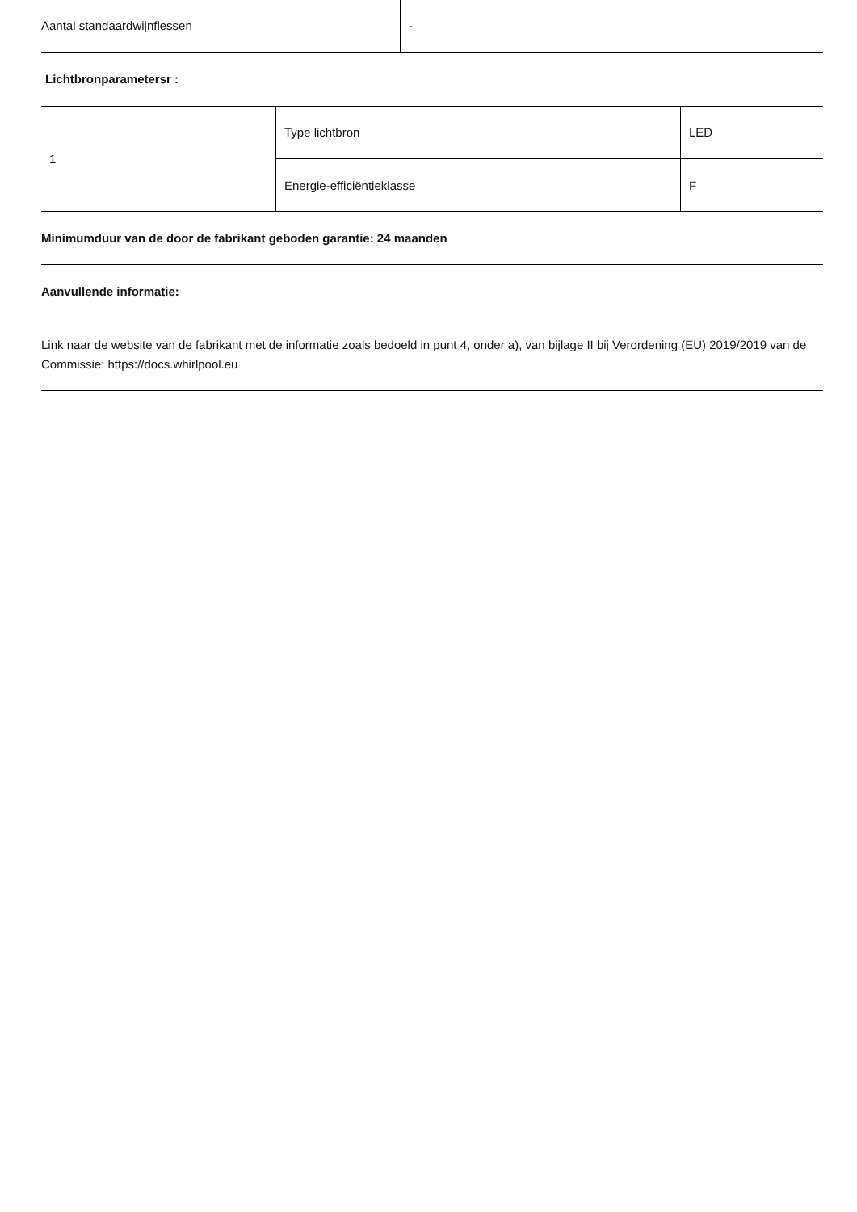| Aantal standaardwijnflessen | - |
Lichtbronparametersr :
| 1 | Type lichtbron | LED |
| | Energie-efficiëntieklasse | F |
Minimumduur van de door de fabrikant geboden garantie: 24 maanden
Aanvullende informatie:
Link naar de website van de fabrikant met de informatie zoals bedoeld in punt 4, onder a), van bijlage II bij Verordening (EU) 2019/2019 van de Commissie: https://docs.whirlpool.eu